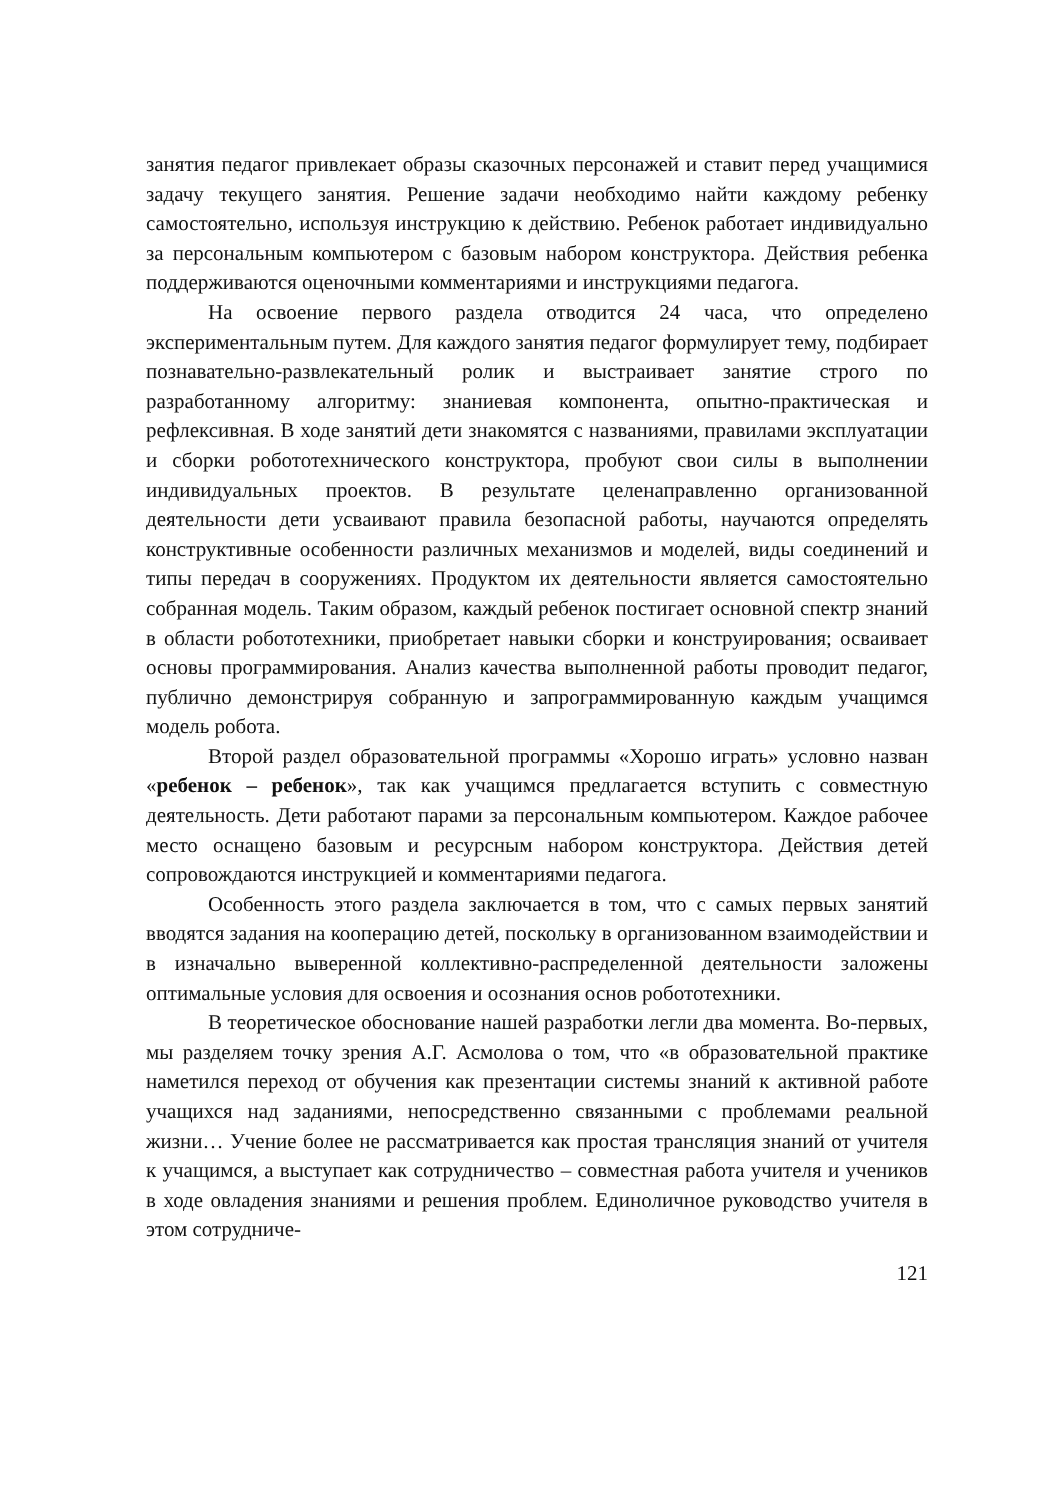занятия педагог привлекает образы сказочных персонажей и ставит перед учащимися задачу текущего занятия. Решение задачи необходимо найти каждому ребенку самостоятельно, используя инструкцию к действию. Ребенок работает индивидуально за персональным компьютером с базовым набором конструктора. Действия ребенка поддерживаются оценочными комментариями и инструкциями педагога.
На освоение первого раздела отводится 24 часа, что определено экспериментальным путем. Для каждого занятия педагог формулирует тему, подбирает познавательно-развлекательный ролик и выстраивает занятие строго по разработанному алгоритму: знаниевая компонента, опытно-практическая и рефлексивная. В ходе занятий дети знакомятся с названиями, правилами эксплуатации и сборки робототехнического конструктора, пробуют свои силы в выполнении индивидуальных проектов. В результате целенаправленно организованной деятельности дети усваивают правила безопасной работы, научаются определять конструктивные особенности различных механизмов и моделей, виды соединений и типы передач в сооружениях. Продуктом их деятельности является самостоятельно собранная модель. Таким образом, каждый ребенок постигает основной спектр знаний в области робототехники, приобретает навыки сборки и конструирования; осваивает основы программирования. Анализ качества выполненной работы проводит педагог, публично демонстрируя собранную и запрограммированную каждым учащимся модель робота.
Второй раздел образовательной программы «Хорошо играть» условно назван «ребенок – ребенок», так как учащимся предлагается вступить с совместную деятельность. Дети работают парами за персональным компьютером. Каждое рабочее место оснащено базовым и ресурсным набором конструктора. Действия детей сопровождаются инструкцией и комментариями педагога.
Особенность этого раздела заключается в том, что с самых первых занятий вводятся задания на кооперацию детей, поскольку в организованном взаимодействии и в изначально выверенной коллективно-распределенной деятельности заложены оптимальные условия для освоения и осознания основ робототехники.
В теоретическое обоснование нашей разработки легли два момента. Во-первых, мы разделяем точку зрения А.Г. Асмолова о том, что «в образовательной практике наметился переход от обучения как презентации системы знаний к активной работе учащихся над заданиями, непосредственно связанными с проблемами реальной жизни… Учение более не рассматривается как простая трансляция знаний от учителя к учащимся, а выступает как сотрудничество – совместная работа учителя и учеников в ходе овладения знаниями и решения проблем. Единоличное руководство учителя в этом сотрудниче-
121